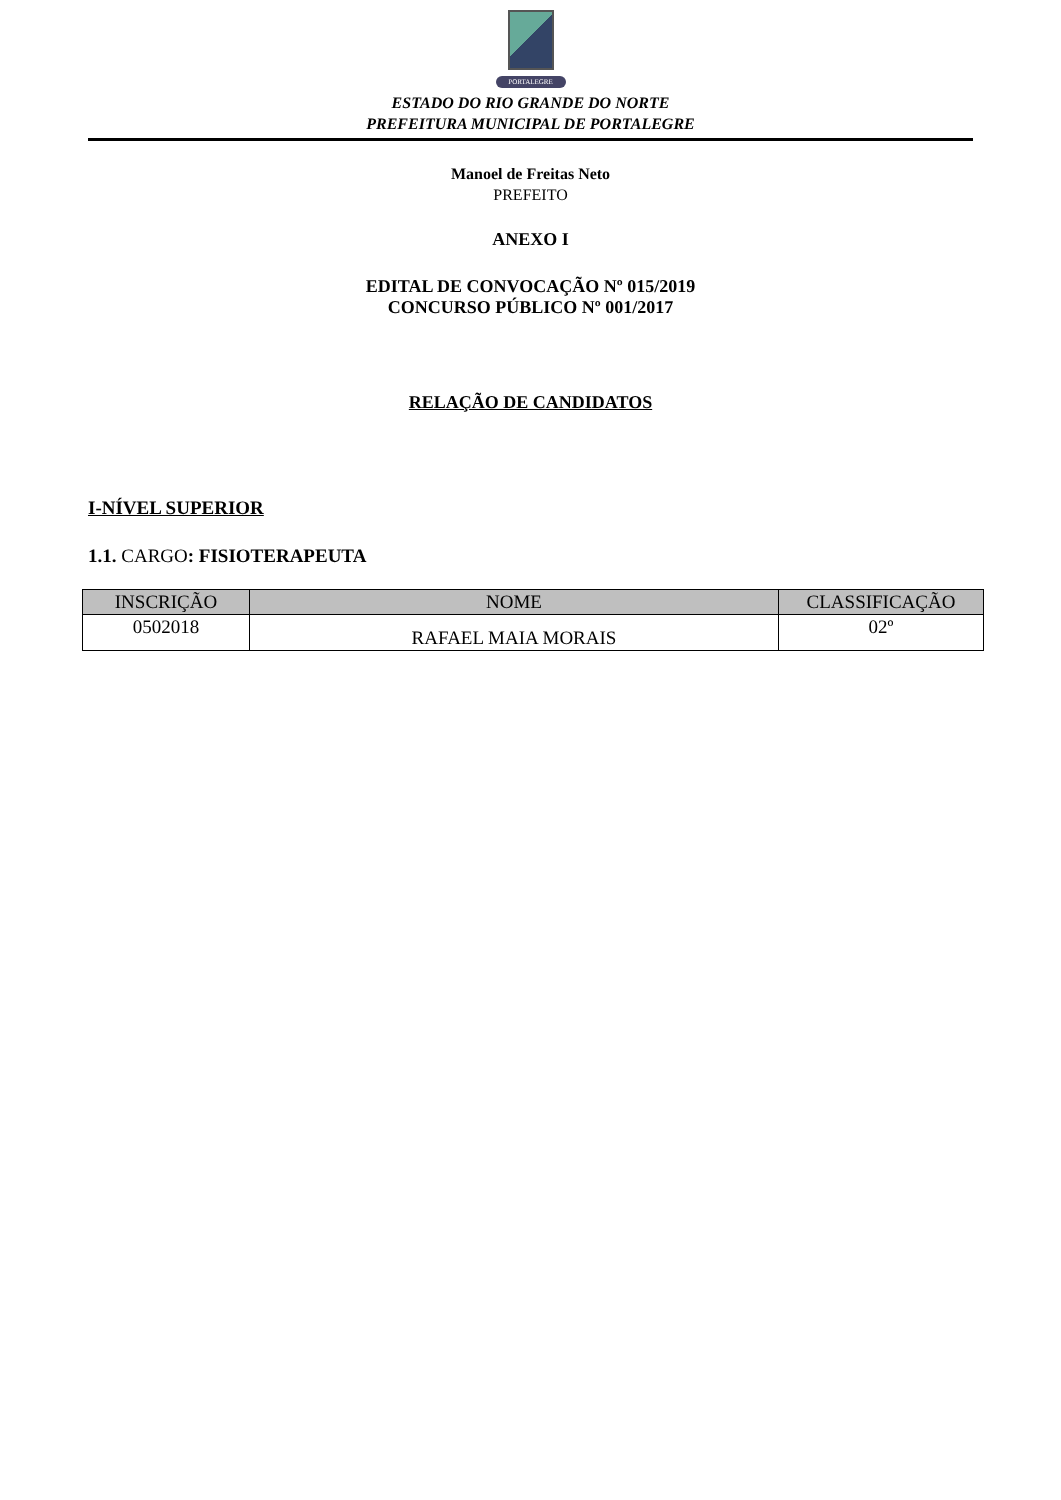PORTALEGRE
ESTADO DO RIO GRANDE DO NORTE
PREFEITURA MUNICIPAL DE PORTALEGRE
Manoel de Freitas Neto
PREFEITO
ANEXO I
EDITAL DE CONVOCAÇÃO Nº 015/2019
CONCURSO PÚBLICO Nº 001/2017
RELAÇÃO DE CANDIDATOS
I-NÍVEL SUPERIOR
1.1. CARGO: FISIOTERAPEUTA
| INSCRIÇÃO | NOME | CLASSIFICAÇÃO |
| --- | --- | --- |
| 0502018 | RAFAEL MAIA MORAIS | 02º |